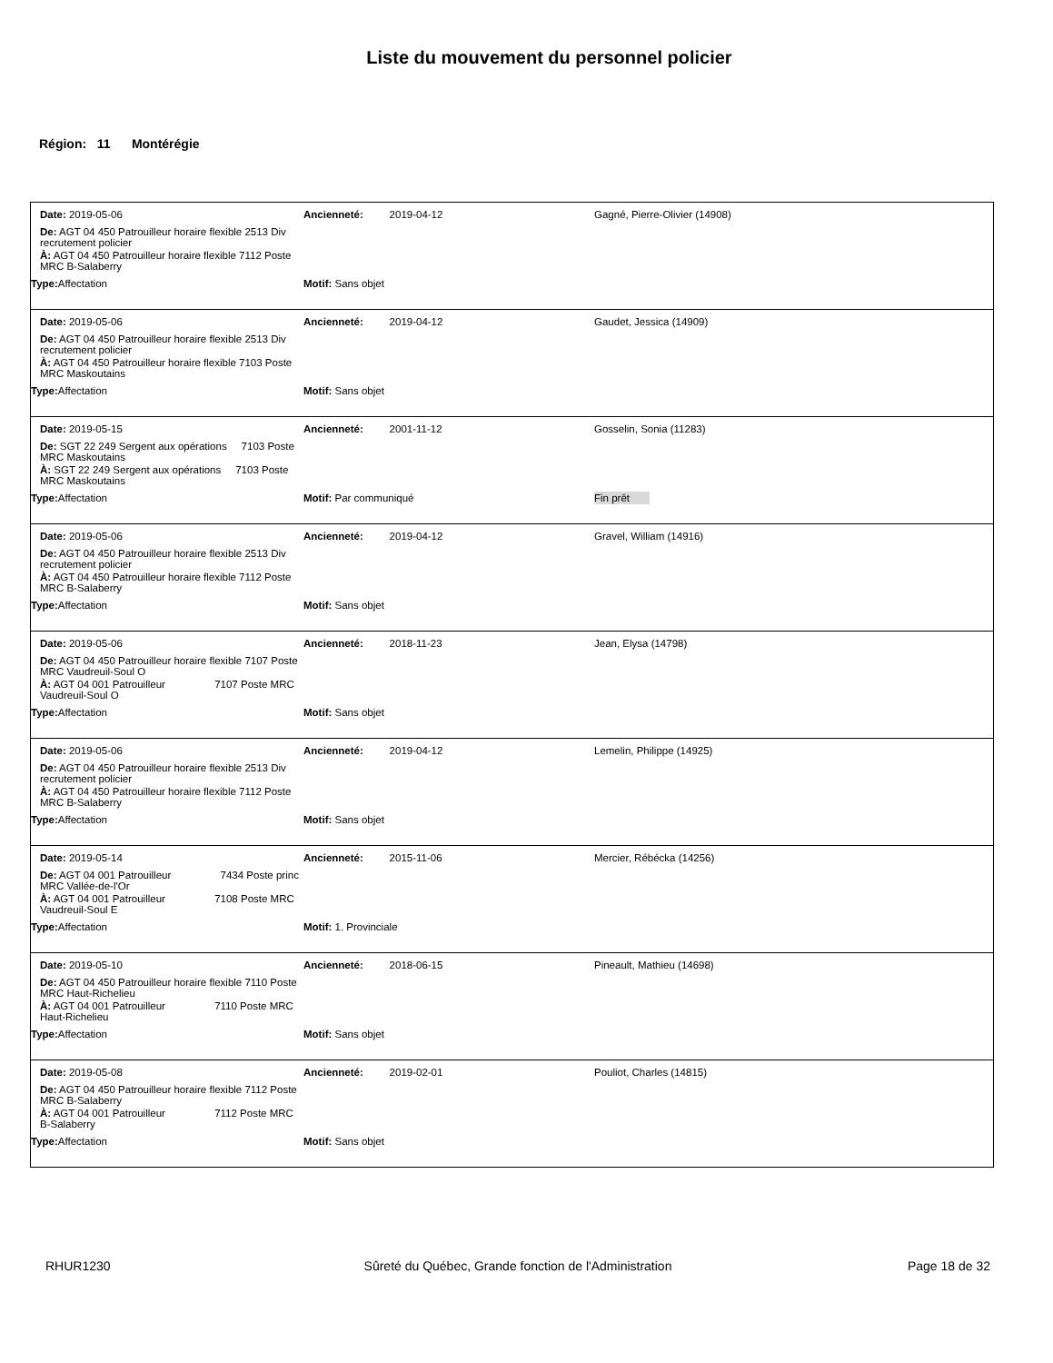Liste du mouvement du personnel policier
Région: 11 Montérégie
Date: 2019-05-06 Ancienneté: 2019-04-12 Gagné, Pierre-Olivier (14908)
De: AGT 04 450 Patrouilleur horaire flexible 2513 Div recrutement policier
À: AGT 04 450 Patrouilleur horaire flexible 7112 Poste MRC B-Salaberry
Type: Affectation Motif: Sans objet
Date: 2019-05-06 Ancienneté: 2019-04-12 Gaudet, Jessica (14909)
De: AGT 04 450 Patrouilleur horaire flexible 2513 Div recrutement policier
À: AGT 04 450 Patrouilleur horaire flexible 7103 Poste MRC Maskoutains
Type: Affectation Motif: Sans objet
Date: 2019-05-15 Ancienneté: 2001-11-12 Gosselin, Sonia (11283)
De: SGT 22 249 Sergent aux opérations 7103 Poste MRC Maskoutains
À: SGT 22 249 Sergent aux opérations 7103 Poste MRC Maskoutains
Type: Affectation Motif: Par communiqué Fin prêt
Date: 2019-05-06 Ancienneté: 2019-04-12 Gravel, William (14916)
De: AGT 04 450 Patrouilleur horaire flexible 2513 Div recrutement policier
À: AGT 04 450 Patrouilleur horaire flexible 7112 Poste MRC B-Salaberry
Type: Affectation Motif: Sans objet
Date: 2019-05-06 Ancienneté: 2018-11-23 Jean, Elysa (14798)
De: AGT 04 450 Patrouilleur horaire flexible 7107 Poste MRC Vaudreuil-Soul O
À: AGT 04 001 Patrouilleur 7107 Poste MRC Vaudreuil-Soul O
Type: Affectation Motif: Sans objet
Date: 2019-05-06 Ancienneté: 2019-04-12 Lemelin, Philippe (14925)
De: AGT 04 450 Patrouilleur horaire flexible 2513 Div recrutement policier
À: AGT 04 450 Patrouilleur horaire flexible 7112 Poste MRC B-Salaberry
Type: Affectation Motif: Sans objet
Date: 2019-05-14 Ancienneté: 2015-11-06 Mercier, Rébécka (14256)
De: AGT 04 001 Patrouilleur 7434 Poste princ MRC Vallée-de-l'Or
À: AGT 04 001 Patrouilleur 7108 Poste MRC Vaudreuil-Soul E
Type: Affectation Motif: 1. Provinciale
Date: 2019-05-10 Ancienneté: 2018-06-15 Pineault, Mathieu (14698)
De: AGT 04 450 Patrouilleur horaire flexible 7110 Poste MRC Haut-Richelieu
À: AGT 04 001 Patrouilleur 7110 Poste MRC Haut-Richelieu
Type: Affectation Motif: Sans objet
Date: 2019-05-08 Ancienneté: 2019-02-01 Pouliot, Charles (14815)
De: AGT 04 450 Patrouilleur horaire flexible 7112 Poste MRC B-Salaberry
À: AGT 04 001 Patrouilleur 7112 Poste MRC B-Salaberry
Type: Affectation Motif: Sans objet
RHUR1230 Sûreté du Québec, Grande fonction de l'Administration
Page 18 de 32